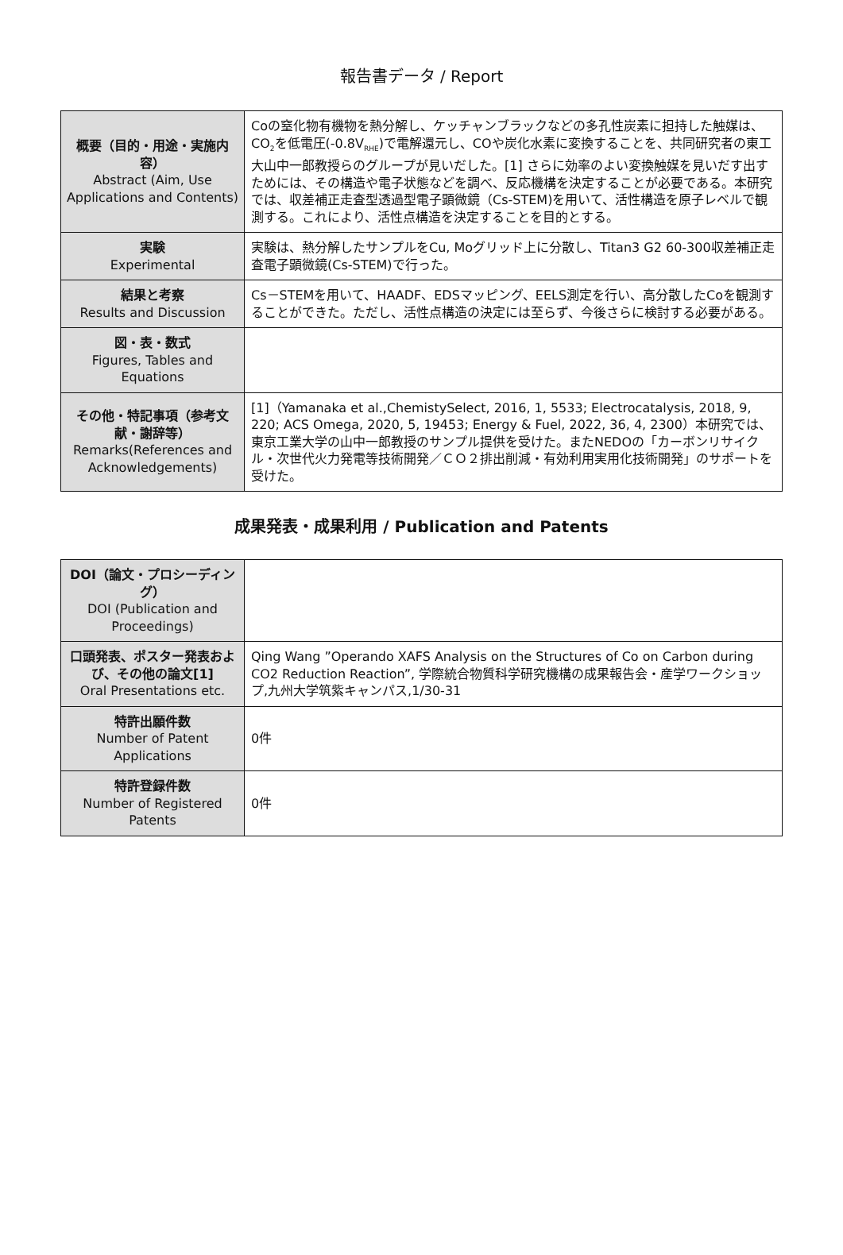報告書データ / Report
| 概要（目的・用途・実施内容） Abstract (Aim, Use Applications and Contents) | Coの窒化物有機物を熱分解し、ケッチャンブラックなどの多孔性炭素に担持した触媒は、CO<sub>2</sub>を低電圧(-0.8V<sub>RHE</sub>)で電解還元し、COや炭化水素に変換することを、共同研究者の東工大山中一郎教授らのグループが見いだした。[1] さらに効率のよい変換触媒を見いだす出すためには、その構造や電子状態などを調べ、反応機構を決定することが必要である。本研究では、収差補正走査型透過型電子顕微鏡（Cs-STEM)を用いて、活性構造を原子レベルで観測する。これにより、活性点構造を決定することを目的とする。 |
| 実験 Experimental | 実験は、熱分解したサンプルをCu, Moグリッド上に分散し、Titan3 G2 60-300収差補正走査電子顕微鏡(Cs-STEM)で行った。 |
| 結果と考察 Results and Discussion | Cs－STEMを用いて、HAADF、EDSマッピング、EELS測定を行い、高分散したCoを観測することができた。ただし、活性点構造の決定には至らず、今後さらに検討する必要がある。 |
| 図・表・数式 Figures, Tables and Equations | |
| その他・特記事項（参考文献・謝辞等） Remarks(References and Acknowledgements) | [1]（Yamanaka et al.,ChemistySelect, 2016, 1, 5533; Electrocatalysis, 2018, 9, 220; ACS Omega, 2020, 5, 19453; Energy & Fuel, 2022, 36, 4, 2300）本研究では、東京工業大学の山中一郎教授のサンプル提供を受けた。またNEDOの「カーボンリサイクル・次世代火力発電等技術開発／ＣＯ２排出削減・有効利用実用化技術開発」のサポートを受けた。 |
成果発表・成果利用 / Publication and Patents
| DOI（論文・プロシーディング） DOI (Publication and Proceedings) | |
| 口頭発表、ポスター発表および、その他の論文[1] Oral Presentations etc. | Qing Wang ”Operando XAFS Analysis on the Structures of Co on Carbon during CO2 Reduction Reaction”, 学際統合物質科学研究機構の成果報告会・産学ワークショップ,九州大学筑紫キャンパス,1/30-31 |
| 特許出願件数 Number of Patent Applications | 0件 |
| 特許登録件数 Number of Registered Patents | 0件 |